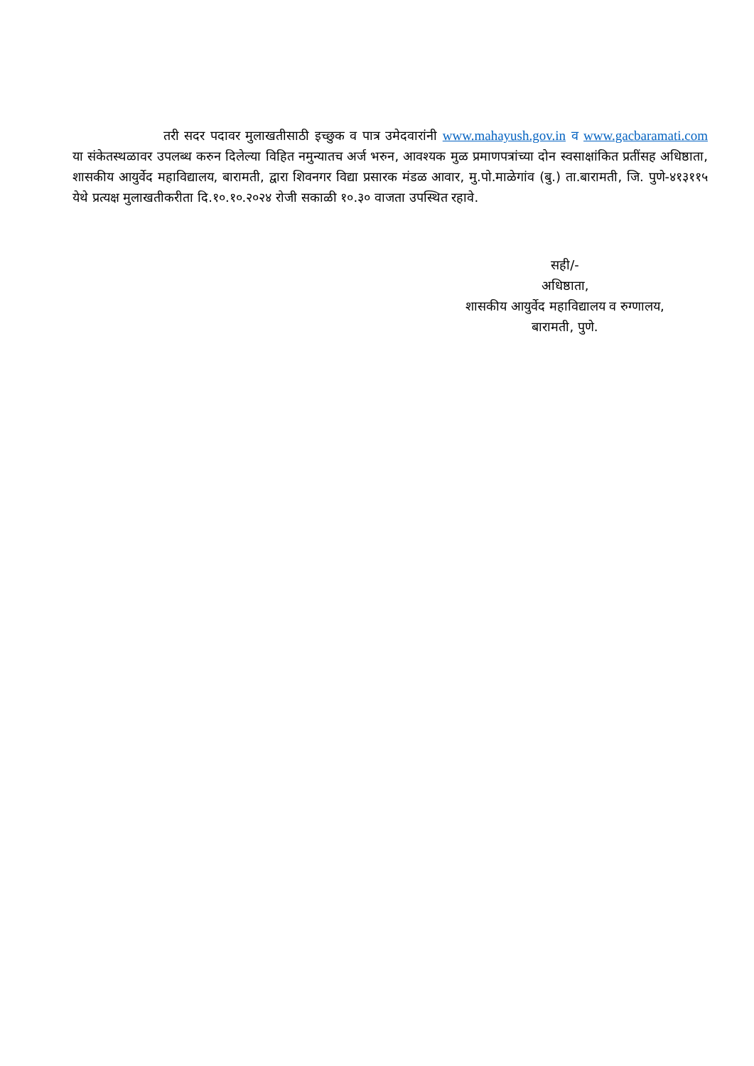तरी सदर पदावर मुलाखतीसाठी इच्छुक व पात्र उमेदवारांनी www.mahayush.gov.in व www.gacbaramati.com या संकेतस्थळावर उपलब्ध करुन दिलेल्या विहित नमुन्यातच अर्ज भरुन, आवश्यक मुळ प्रमाणपत्रांच्या दोन स्वसाक्षांकित प्रतींसह अधिष्ठाता, शासकीय आयुर्वेद महाविद्यालय, बारामती, द्वारा शिवनगर विद्या प्रसारक मंडळ आवार, मु.पो.माळेगांव (बु.) ता.बारामती, जि. पुणे-४१३११५ येथे प्रत्यक्ष मुलाखतीकरीता दि.१०.१०.२०२४ रोजी सकाळी १०.३० वाजता उपस्थित रहावे.
सही/-
अधिष्ठाता,
शासकीय आयुर्वेद महाविद्यालय व रुग्णालय,
बारामती, पुणे.